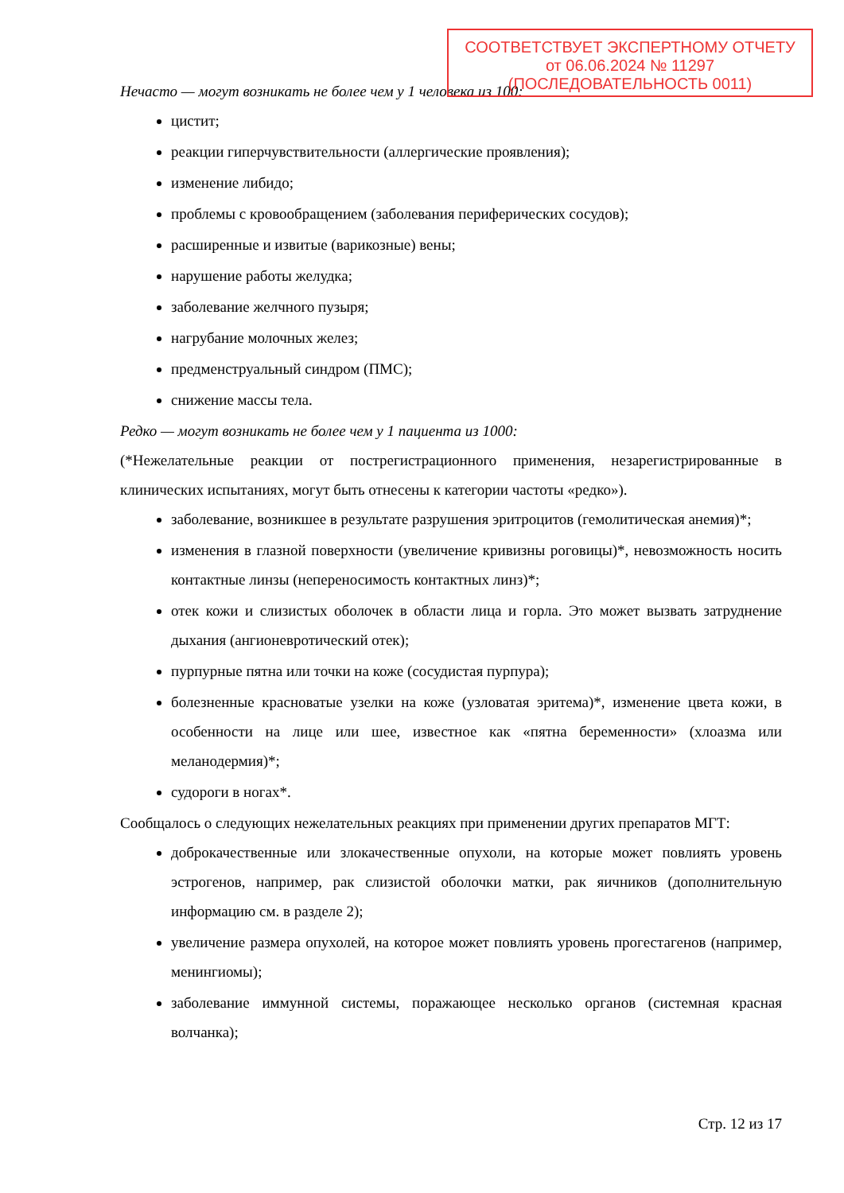Нечасто — могут возникать не более чем у 1 человека из 100:
цистит;
реакции гиперчувствительности (аллергические проявления);
изменение либидо;
проблемы с кровообращением (заболевания периферических сосудов);
расширенные и извитые (варикозные) вены;
нарушение работы желудка;
заболевание желчного пузыря;
нагрубание молочных желез;
предменструальный синдром (ПМС);
снижение массы тела.
Редко — могут возникать не более чем у 1 пациента из 1000:
(*Нежелательные реакции от пострегистрационного применения, незарегистрированные в клинических испытаниях, могут быть отнесены к категории частоты «редко»).
заболевание, возникшее в результате разрушения эритроцитов (гемолитическая анемия)*;
изменения в глазной поверхности (увеличение кривизны роговицы)*, невозможность носить контактные линзы (непереносимость контактных линз)*;
отек кожи и слизистых оболочек в области лица и горла. Это может вызвать затруднение дыхания (ангионевротический отек);
пурпурные пятна или точки на коже (сосудистая пурпура);
болезненные красноватые узелки на коже (узловатая эритема)*, изменение цвета кожи, в особенности на лице или шее, известное как «пятна беременности» (хлоазма или меланодермия)*;
судороги в ногах*.
Сообщалось о следующих нежелательных реакциях при применении других препаратов МГТ:
доброкачественные или злокачественные опухоли, на которые может повлиять уровень эстрогенов, например, рак слизистой оболочки матки, рак яичников (дополнительную информацию см. в разделе 2);
увеличение размера опухолей, на которое может повлиять уровень прогестагенов (например, менингиомы);
заболевание иммунной системы, поражающее несколько органов (системная красная волчанка);
СООТВЕТСТВУЕТ ЭКСПЕРТНОМУ ОТЧЕТУ
от 06.06.2024 № 11297
(ПОСЛЕДОВАТЕЛЬНОСТЬ 0011)
Стр. 12 из 17